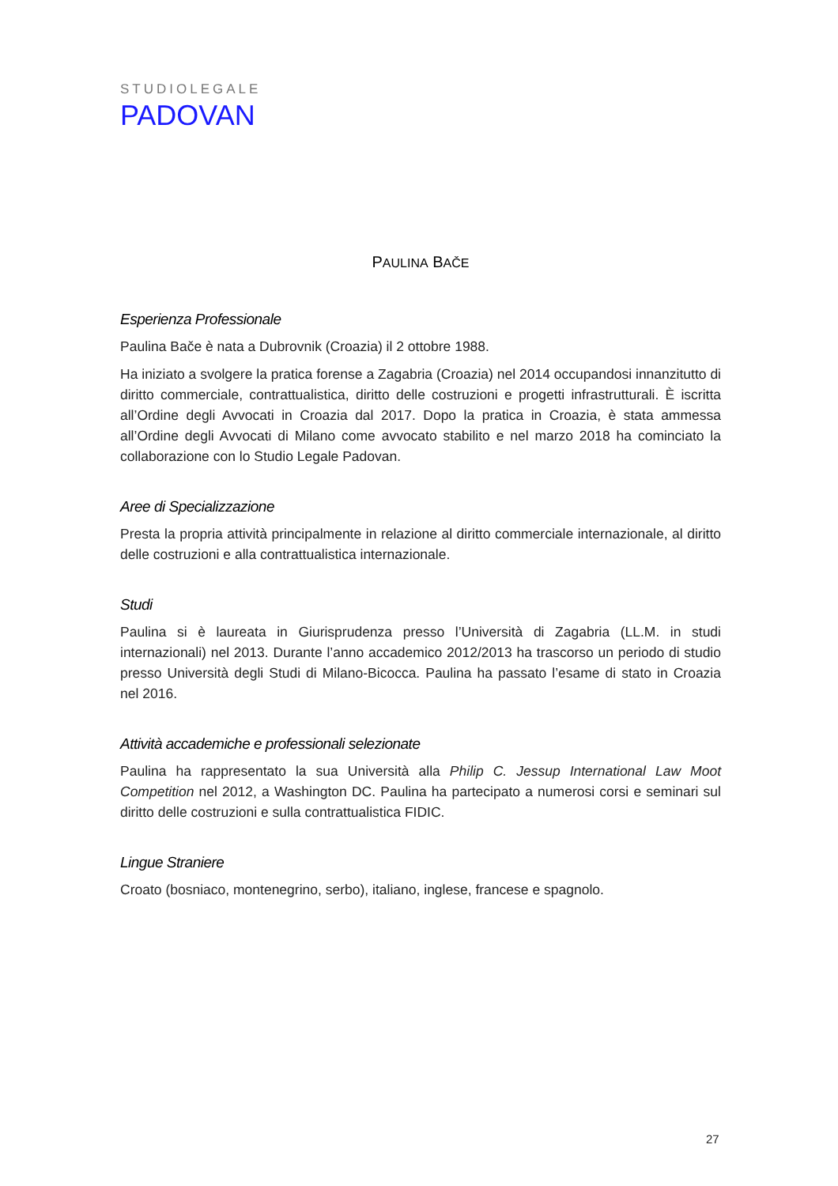STUDIOLEGALE
PADOVAN
PAULINA BAČE
Esperienza Professionale
Paulina Bače è nata a Dubrovnik (Croazia) il 2 ottobre 1988.
Ha iniziato a svolgere la pratica forense a Zagabria (Croazia) nel 2014 occupandosi innanzitutto di diritto commerciale, contrattualistica, diritto delle costruzioni e progetti infrastrutturali. È iscritta all’Ordine degli Avvocati in Croazia dal 2017. Dopo la pratica in Croazia, è stata ammessa all’Ordine degli Avvocati di Milano come avvocato stabilito e nel marzo 2018 ha cominciato la collaborazione con lo Studio Legale Padovan.
Aree di Specializzazione
Presta la propria attività principalmente in relazione al diritto commerciale internazionale, al diritto delle costruzioni e alla contrattualistica internazionale.
Studi
Paulina si è laureata in Giurisprudenza presso l’Università di Zagabria (LL.M. in studi internazionali) nel 2013. Durante l’anno accademico 2012/2013 ha trascorso un periodo di studio presso Università degli Studi di Milano-Bicocca. Paulina ha passato l’esame di stato in Croazia nel 2016.
Attività accademiche e professionali selezionate
Paulina ha rappresentato la sua Università alla Philip C. Jessup International Law Moot Competition nel 2012, a Washington DC. Paulina ha partecipato a numerosi corsi e seminari sul diritto delle costruzioni e sulla contrattualistica FIDIC.
Lingue Straniere
Croato (bosniaco, montenegrino, serbo), italiano, inglese, francese e spagnolo.
27